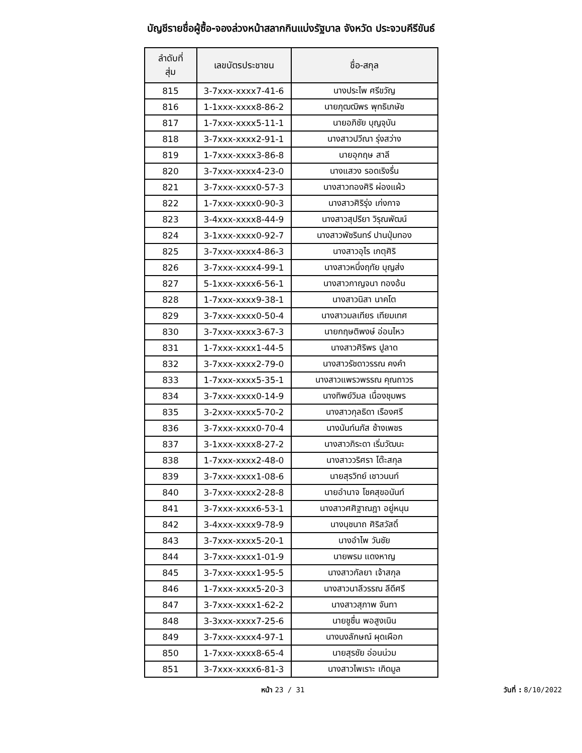บัญชีรายชื่อผู้ซื้อ-จองล่วงหน้าสลากกินแบ่งรัฐบาล จังหวัด ประจวบคีรีขันธ์
| ลำดับที่ สุ่ม | เลขบัตรประชาชน | ชื่อ-สกุล |
| --- | --- | --- |
| 815 | 3-7xxx-xxxx7-41-6 | นางประไพ ศรีขวัญ |
| 816 | 1-1xxx-xxxx8-86-2 | นายภุฒฒิพร พุทธิเภษัช |
| 817 | 1-7xxx-xxxx5-11-1 | นายอภิชัย บุญจุบัน |
| 818 | 3-7xxx-xxxx2-91-1 | นางสาวปวีณา รุ่งสว่าง |
| 819 | 1-7xxx-xxxx3-86-8 | นายอุกฤษ สาลี |
| 820 | 3-7xxx-xxxx4-23-0 | นางแสวง รอดเริงรื่น |
| 821 | 3-7xxx-xxxx0-57-3 | นางสาวทองศิริ ผ่องแผ้ว |
| 822 | 1-7xxx-xxxx0-90-3 | นางสาวศิริรุ่ง เก่งกาจ |
| 823 | 3-4xxx-xxxx8-44-9 | นางสาวสุปรียา วิรุณพัฒน์ |
| 824 | 3-1xxx-xxxx0-92-7 | นางสาวพัชรินทร์ ปานปุ่มทอง |
| 825 | 3-7xxx-xxxx4-86-3 | นางสาวอุไร เกตุศิริ |
| 826 | 3-7xxx-xxxx4-99-1 | นางสาวหนึ่งฤทัย บุญส่ง |
| 827 | 5-1xxx-xxxx6-56-1 | นางสาวกาญจนา ทองอ้น |
| 828 | 1-7xxx-xxxx9-38-1 | นางสาวนิสา นาคโต |
| 829 | 3-7xxx-xxxx0-50-4 | นางสาวมลเทียร เทียมเทศ |
| 830 | 3-7xxx-xxxx3-67-3 | นายกฤษติพงษ์ อ่อนไหว |
| 831 | 1-7xxx-xxxx1-44-5 | นางสาวศิริพร ปูลาด |
| 832 | 3-7xxx-xxxx2-79-0 | นางสาวรัชดาวรรณ คงคำ |
| 833 | 1-7xxx-xxxx5-35-1 | นางสาวแพรวพรรณ คุณถาวร |
| 834 | 3-7xxx-xxxx0-14-9 | นางทิพย์วิมล เนื่องชุมพร |
| 835 | 3-2xxx-xxxx5-70-2 | นางสาวกุลธิดา เรืองศรี |
| 836 | 3-7xxx-xxxx0-70-4 | นางนันท์นภัส ช้างเพชร |
| 837 | 3-1xxx-xxxx8-27-2 | นางสาวภิระดา เริ่มวัฒนะ |
| 838 | 1-7xxx-xxxx2-48-0 | นางสาววริศรา โต๊ะสกุล |
| 839 | 3-7xxx-xxxx1-08-6 | นายสุรวิทย์ เชาวนนท์ |
| 840 | 3-7xxx-xxxx2-28-8 | นายอำนาจ โชคสุขอนันท์ |
| 841 | 3-7xxx-xxxx6-53-1 | นางสาวศศิฐาณฎา อยู่หนุน |
| 842 | 3-4xxx-xxxx9-78-9 | นางนุชนาถ ศิริสวัสดิ์ |
| 843 | 3-7xxx-xxxx5-20-1 | นางอำไพ วันชัย |
| 844 | 3-7xxx-xxxx1-01-9 | นายพรม แดงหาญ |
| 845 | 3-7xxx-xxxx1-95-5 | นางสาวกัลยา เจ้าสกุล |
| 846 | 1-7xxx-xxxx5-20-3 | นางสาวนาลีวรรณ ลีดีศรี |
| 847 | 3-7xxx-xxxx1-62-2 | นางสาวสุภาพ จันทา |
| 848 | 3-3xxx-xxxx7-25-6 | นายชูชื่น พอสูงเนิน |
| 849 | 3-7xxx-xxxx4-97-1 | นางนงลักษณ์ ผุดเผือก |
| 850 | 1-7xxx-xxxx8-65-4 | นายสุรชัย อ่อนน่วม |
| 851 | 3-7xxx-xxxx6-81-3 | นางสาวไพเราะ เกิดมูล |
หน้า 23 / 31 วันที่ : 8/10/2022